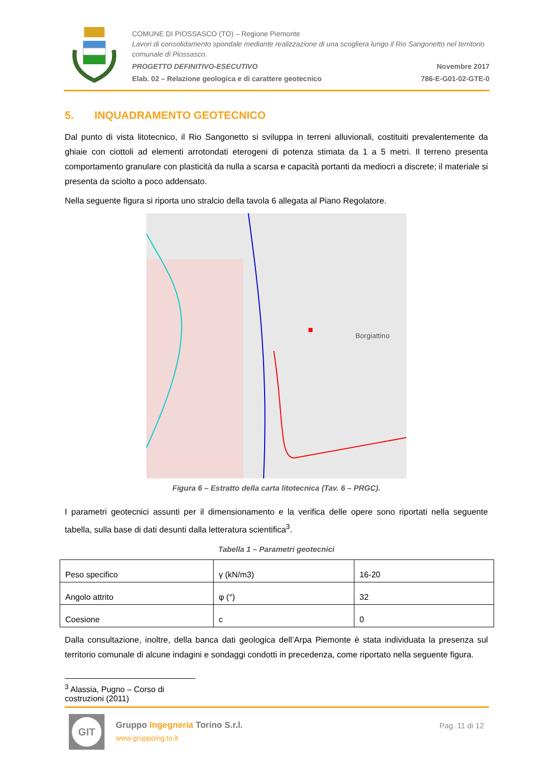COMUNE DI PIOSSASCO (TO) – Regione Piemonte
Lavori di consolidamento spondale mediante realizzazione di una scogliera lungo il Rio Sangonetto nel territorio comunale di Piossasco.
PROGETTO DEFINITIVO-ESECUTIVO Novembre 2017
Elab. 02 – Relazione geologica e di carattere geotecnico 786-E-G01-02-GTE-0
5. INQUADRAMENTO GEOTECNICO
Dal punto di vista litotecnico, il Rio Sangonetto si sviluppa in terreni alluvionali, costituiti prevalentemente da ghiaie con ciottoli ad elementi arrotondati eterogeni di potenza stimata da 1 a 5 metri. Il terreno presenta comportamento granulare con plasticità da nulla a scarsa e capacità portanti da mediocri a discrete; il materiale si presenta da sciolto a poco addensato.
Nella seguente figura si riporta uno stralcio della tavola 6 allegata al Piano Regolatore.
Borgiattino
Figura 6 – Estratto della carta litotecnica (Tav. 6 – PRGC).
I parametri geotecnici assunti per il dimensionamento e la verifica delle opere sono riportati nella seguente tabella, sulla base di dati desunti dalla letteratura scientifica<sup>3</sup>.
Tabella 1 – Parametri geotecnici
| Peso specifico | γ (kN/m3) | 16-20 |
| Angolo attrito | φ (°) | 32 |
| Coesione | c | 0 |
Dalla consultazione, inoltre, della banca dati geologica dell’Arpa Piemonte è stata individuata la presenza sul territorio comunale di alcune indagini e sondaggi condotti in precedenza, come riportato nella seguente figura.
<sup>3</sup> Alassia, Pugno – Corso di costruzioni (2011)
GIT
Gruppo Ingegneria Torino S.r.l.
www.gruppoing.to.it
Pag. 11 di 12